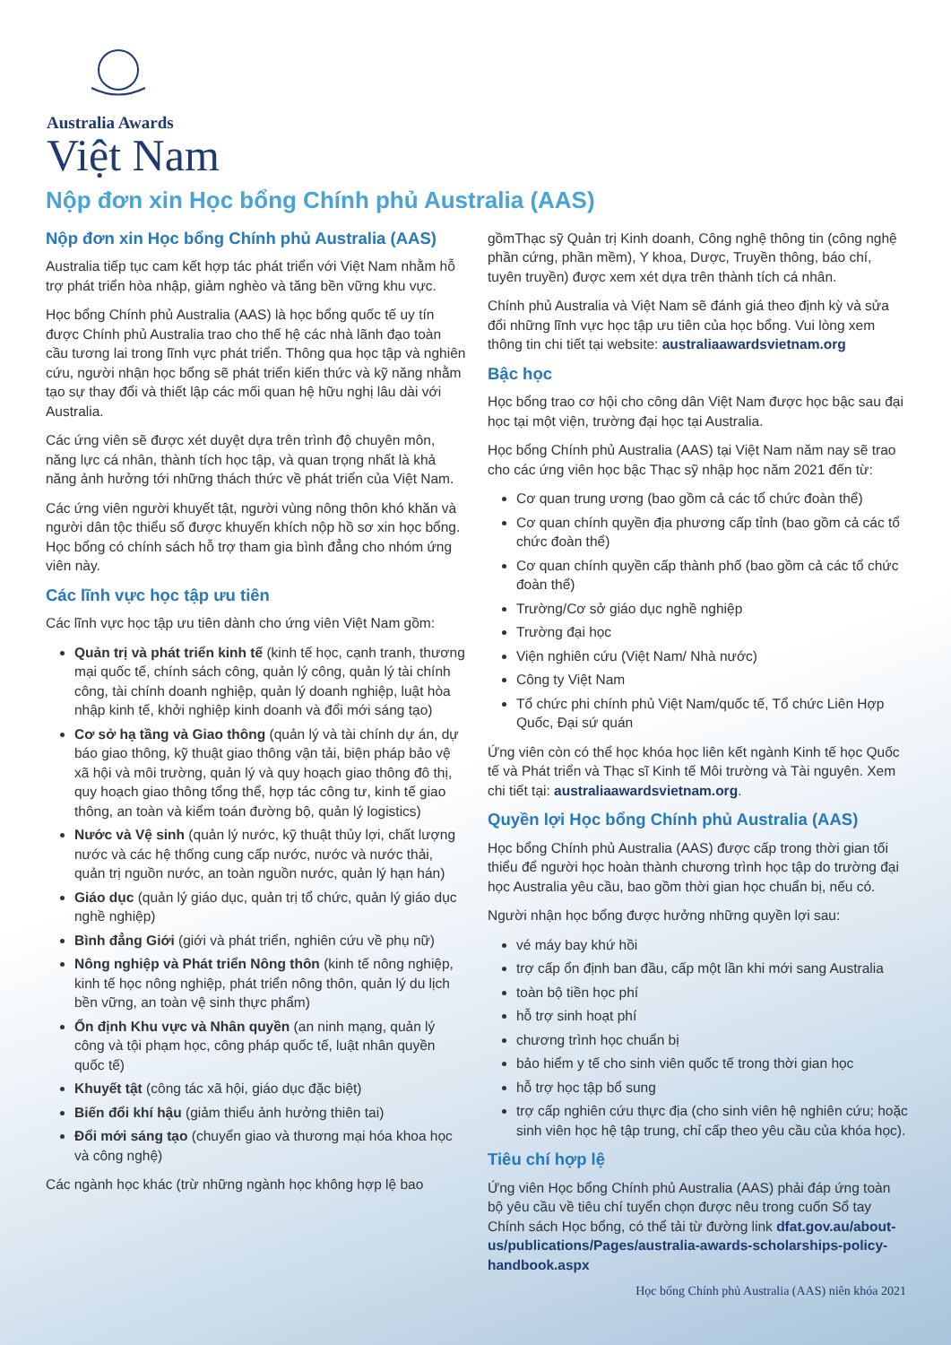Australia Awards
Việt Nam
Nộp đơn xin Học bổng Chính phủ Australia (AAS)
Nộp đơn xin Học bổng Chính phủ Australia (AAS)
Australia tiếp tục cam kết hợp tác phát triển với Việt Nam nhằm hỗ trợ phát triển hòa nhập, giảm nghèo và tăng bền vững khu vực.
Học bổng Chính phủ Australia (AAS) là học bổng quốc tế uy tín được Chính phủ Australia trao cho thế hệ các nhà lãnh đạo toàn cầu tương lai trong lĩnh vực phát triển. Thông qua học tập và nghiên cứu, người nhận học bổng sẽ phát triển kiến thức và kỹ năng nhằm tạo sự thay đổi và thiết lập các mối quan hệ hữu nghị lâu dài với Australia.
Các ứng viên sẽ được xét duyệt dựa trên trình độ chuyên môn, năng lực cá nhân, thành tích học tập, và quan trọng nhất là khả năng ảnh hưởng tới những thách thức về phát triển của Việt Nam.
Các ứng viên người khuyết tật, người vùng nông thôn khó khăn và người dân tộc thiểu số được khuyến khích nộp hồ sơ xin học bổng. Học bổng có chính sách hỗ trợ tham gia bình đẳng cho nhóm ứng viên này.
Các lĩnh vực học tập ưu tiên
Các lĩnh vực học tập ưu tiên dành cho ứng viên Việt Nam gồm:
Quản trị và phát triển kinh tế (kinh tế học, cạnh tranh, thương mại quốc tế, chính sách công, quản lý công, quản lý tài chính công, tài chính doanh nghiệp, quản lý doanh nghiệp, luật hòa nhập kinh tế, khởi nghiệp kinh doanh và đổi mới sáng tạo)
Cơ sở hạ tầng và Giao thông (quản lý và tài chính dự án, dự báo giao thông, kỹ thuật giao thông vận tải, biện pháp bảo vệ xã hội và môi trường, quản lý và quy hoạch giao thông đô thị, quy hoạch giao thông tổng thể, hợp tác công tư, kinh tế giao thông, an toàn và kiểm toán đường bộ, quản lý logistics)
Nước và Vệ sinh (quản lý nước, kỹ thuật thủy lợi, chất lượng nước và các hệ thống cung cấp nước, nước và nước thải, quản trị nguồn nước, an toàn nguồn nước, quản lý hạn hán)
Giáo dục (quản lý giáo dục, quản trị tổ chức, quản lý giáo dục nghề nghiệp)
Bình đẳng Giới (giới và phát triển, nghiên cứu về phụ nữ)
Nông nghiệp và Phát triển Nông thôn (kinh tế nông nghiệp, kinh tế học nông nghiệp, phát triển nông thôn, quản lý du lịch bền vững, an toàn vệ sinh thực phẩm)
Ổn định Khu vực và Nhân quyền (an ninh mạng, quản lý công và tội phạm học, công pháp quốc tế, luật nhân quyền quốc tế)
Khuyết tật (công tác xã hội, giáo dục đặc biệt)
Biến đổi khí hậu (giảm thiểu ảnh hưởng thiên tai)
Đổi mới sáng tạo (chuyển giao và thương mại hóa khoa học và công nghệ)
Các ngành học khác (trừ những ngành học không hợp lệ bao
gồmThạc sỹ Quản trị Kinh doanh, Công nghệ thông tin (công nghệ phần cứng, phần mềm), Y khoa, Dược, Truyền thông, báo chí, tuyên truyền) được xem xét dựa trên thành tích cá nhân.
Chính phủ Australia và Việt Nam sẽ đánh giá theo định kỳ và sửa đổi những lĩnh vực học tập ưu tiên của học bổng. Vui lòng xem thông tin chi tiết tại website: australiaawardsvietnam.org
Bậc học
Học bổng trao cơ hội cho công dân Việt Nam được học bậc sau đại học tại một viện, trường đại học tại Australia.
Học bổng Chính phủ Australia (AAS) tại Việt Nam năm nay sẽ trao cho các ứng viên học bậc Thạc sỹ nhập học năm 2021 đến từ:
Cơ quan trung ương (bao gồm cả các tổ chức đoàn thể)
Cơ quan chính quyền địa phương cấp tỉnh (bao gồm cả các tổ chức đoàn thể)
Cơ quan chính quyền cấp thành phố (bao gồm cả các tổ chức đoàn thể)
Trường/Cơ sở giáo dục nghề nghiệp
Trường đại học
Viện nghiên cứu (Việt Nam/ Nhà nước)
Công ty Việt Nam
Tổ chức phi chính phủ Việt Nam/quốc tế, Tổ chức Liên Hợp Quốc, Đại sứ quán
Ứng viên còn có thể học khóa học liên kết ngành Kinh tế học Quốc tế và Phát triển và Thạc sĩ Kinh tế Môi trường và Tài nguyên. Xem chi tiết tại: australiaawardsvietnam.org.
Quyền lợi Học bổng Chính phủ Australia (AAS)
Học bổng Chính phủ Australia (AAS) được cấp trong thời gian tối thiểu để người học hoàn thành chương trình học tập do trường đại học Australia yêu cầu, bao gồm thời gian học chuẩn bị, nếu có.
Người nhận học bổng được hưởng những quyền lợi sau:
vé máy bay khứ hồi
trợ cấp ổn định ban đầu, cấp một lần khi mới sang Australia
toàn bộ tiền học phí
hỗ trợ sinh hoạt phí
chương trình học chuẩn bị
bảo hiểm y tế cho sinh viên quốc tế trong thời gian học
hỗ trợ học tập bổ sung
trợ cấp nghiên cứu thực địa (cho sinh viên hệ nghiên cứu; hoặc sinh viên học hệ tập trung, chỉ cấp theo yêu cầu của khóa học).
Tiêu chí hợp lệ
Ứng viên Học bổng Chính phủ Australia (AAS) phải đáp ứng toàn bộ yêu cầu về tiêu chí tuyển chọn được nêu trong cuốn Sổ tay Chính sách Học bổng, có thể tải từ đường link dfat.gov.au/about-us/publications/Pages/australia-awards-scholarships-policy-handbook.aspx
Học bổng Chính phủ Australia (AAS) niên khóa 2021